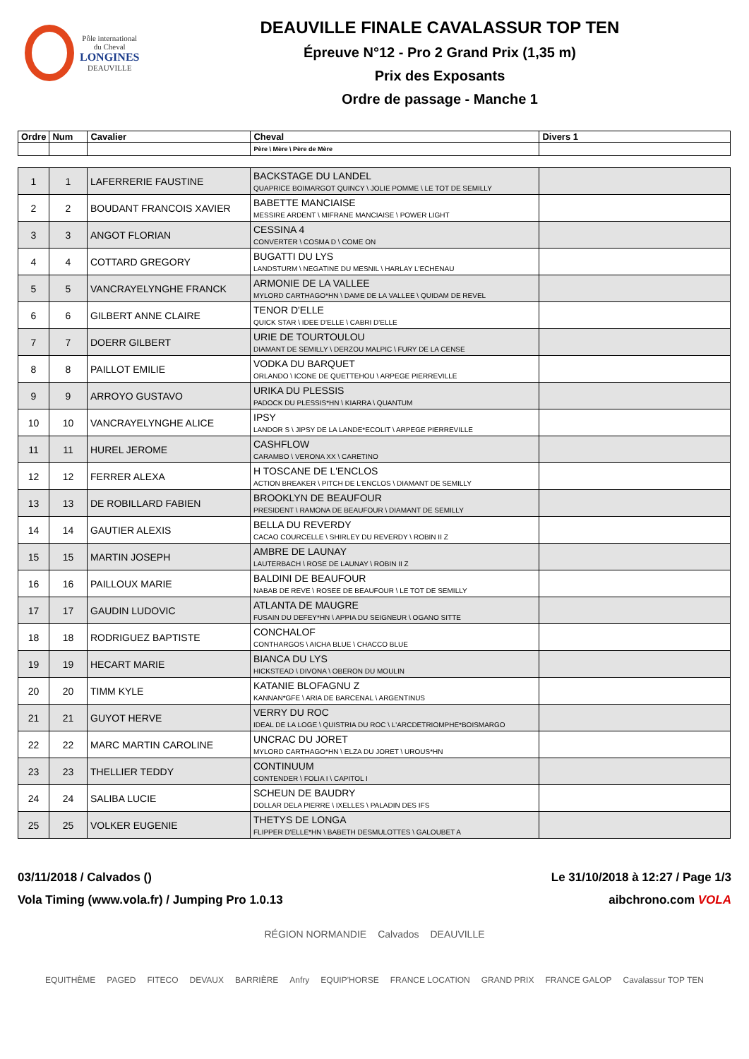Pôle international
du Cheval
LONGINES
DEAUVILLE
DEAUVILLE FINALE CAVALASSUR TOP TEN
Épreuve N°12 - Pro 2 Grand Prix (1,35 m)
Prix des Exposants
Ordre de passage - Manche 1
| Ordre | Num | Cavalier | Cheval | Divers 1 |
| --- | --- | --- | --- | --- |
| | | | Père \ Mère \ Père de Mère | |
| 1 | 1 | LAFERRERIE FAUSTINE | BACKSTAGE DU LANDEL QUAPRICE BOIMARGOT QUINCY \ JOLIE POMME \ LE TOT DE SEMILLY | |
| 2 | 2 | BOUDANT FRANCOIS XAVIER | BABETTE MANCIAISE MESSIRE ARDENT \ MIFRANE MANCIAISE \ POWER LIGHT | |
| 3 | 3 | ANGOT FLORIAN | CESSINA 4 CONVERTER \ COSMA D \ COME ON | |
| 4 | 4 | COTTARD GREGORY | BUGATTI DU LYS LANDSTURM \ NEGATINE DU MESNIL \ HARLAY L'ECHENAU | |
| 5 | 5 | VANCRAYELYNGHE FRANCK | ARMONIE DE LA VALLEE MYLORD CARTHAGO*HN \ DAME DE LA VALLEE \ QUIDAM DE REVEL | |
| 6 | 6 | GILBERT ANNE CLAIRE | TENOR D'ELLE QUICK STAR \ IDEE D'ELLE \ CABRI D'ELLE | |
| 7 | 7 | DOERR GILBERT | URIE DE TOURTOULOU DIAMANT DE SEMILLY \ DERZOU MALPIC \ FURY DE LA CENSE | |
| 8 | 8 | PAILLOT EMILIE | VODKA DU BARQUET ORLANDO \ ICONE DE QUETTEHOU \ ARPEGE PIERREVILLE | |
| 9 | 9 | ARROYO GUSTAVO | URIKA DU PLESSIS PADOCK DU PLESSIS*HN \ KIARRA \ QUANTUM | |
| 10 | 10 | VANCRAYELYNGHE ALICE | IPSY LANDOR S \ JIPSY DE LA LANDE*ECOLIT \ ARPEGE PIERREVILLE | |
| 11 | 11 | HUREL JEROME | CASHFLOW CARAMBO \ VERONA XX \ CARETINO | |
| 12 | 12 | FERRER ALEXA | H TOSCANE DE L'ENCLOS ACTION BREAKER \ PITCH DE L'ENCLOS \ DIAMANT DE SEMILLY | |
| 13 | 13 | DE ROBILLARD FABIEN | BROOKLYN DE BEAUFOUR PRESIDENT \ RAMONA DE BEAUFOUR \ DIAMANT DE SEMILLY | |
| 14 | 14 | GAUTIER ALEXIS | BELLA DU REVERDY CACAO COURCELLE \ SHIRLEY DU REVERDY \ ROBIN II Z | |
| 15 | 15 | MARTIN JOSEPH | AMBRE DE LAUNAY LAUTERBACH \ ROSE DE LAUNAY \ ROBIN II Z | |
| 16 | 16 | PAILLOUX MARIE | BALDINI DE BEAUFOUR NABAB DE REVE \ ROSEE DE BEAUFOUR \ LE TOT DE SEMILLY | |
| 17 | 17 | GAUDIN LUDOVIC | ATLANTA DE MAUGRE FUSAIN DU DEFEY*HN \ APPIA DU SEIGNEUR \ OGANO SITTE | |
| 18 | 18 | RODRIGUEZ BAPTISTE | CONCHALOF CONTHARGOS \ AICHA BLUE \ CHACCO BLUE | |
| 19 | 19 | HECART MARIE | BIANCA DU LYS HICKSTEAD \ DIVONA \ OBERON DU MOULIN | |
| 20 | 20 | TIMM KYLE | KATANIE BLOFAGNU Z KANNAN*GFE \ ARIA DE BARCENAL \ ARGENTINUS | |
| 21 | 21 | GUYOT HERVE | VERRY DU ROC IDEAL DE LA LOGE \ QUISTRIA DU ROC \ L'ARCDETRIOMPHE*BOISMARGO | |
| 22 | 22 | MARC MARTIN CAROLINE | UNCRAC DU JORET MYLORD CARTHAGO*HN \ ELZA DU JORET \ UROUS*HN | |
| 23 | 23 | THELLIER TEDDY | CONTINUUM CONTENDER \ FOLIA I \ CAPITOL I | |
| 24 | 24 | SALIBA LUCIE | SCHEUN DE BAUDRY DOLLAR DELA PIERRE \ IXELLES \ PALADIN DES IFS | |
| 25 | 25 | VOLKER EUGENIE | THETYS DE LONGA FLIPPER D'ELLE*HN \ BABETH DESMULOTTES \ GALOUBET A | |
03/11/2018 / Calvados () Le 31/10/2018 à 12:27 / Page 1/3
Vola Timing (www.vola.fr) / Jumping Pro 1.0.13 aibchrono.com VOLA
RÉGION NORMANDIE Calvados DEAUVILLE
EQUITHÈME PAGED FITECO DEVAUX BARRIÈRE Anfry EQUIP'HORSE FRANCE LOCATION GRAND PRIX FRANCE GALOP Cavalassur TOP TEN